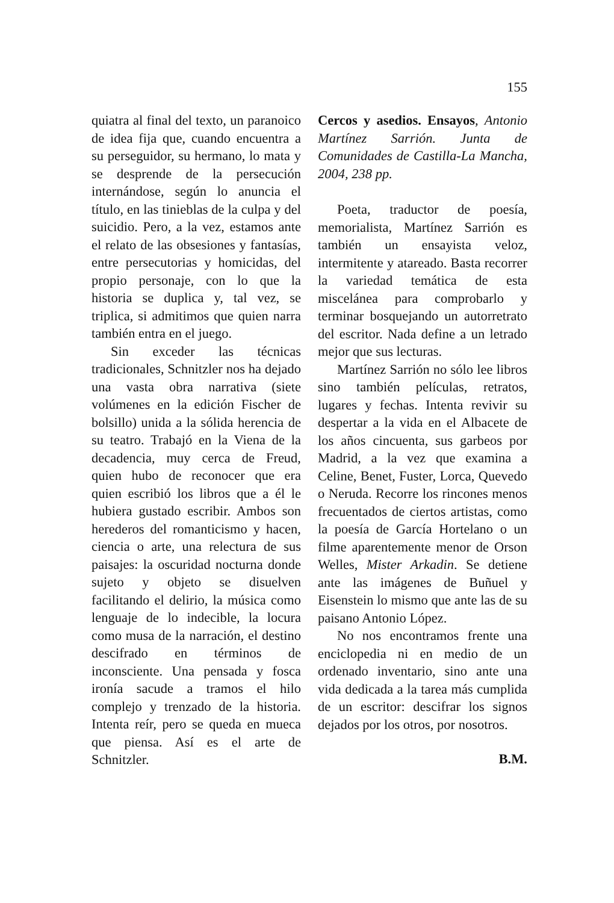155
quiatra al final del texto, un paranoico de idea fija que, cuando encuentra a su perseguidor, su hermano, lo mata y se desprende de la persecución internándose, según lo anuncia el título, en las tinieblas de la culpa y del suicidio. Pero, a la vez, estamos ante el relato de las obsesiones y fantasías, entre persecutorias y homicidas, del propio personaje, con lo que la historia se duplica y, tal vez, se triplica, si admitimos que quien narra también entra en el juego.
Sin exceder las técnicas tradicionales, Schnitzler nos ha dejado una vasta obra narrativa (siete volúmenes en la edición Fischer de bolsillo) unida a la sólida herencia de su teatro. Trabajó en la Viena de la decadencia, muy cerca de Freud, quien hubo de reconocer que era quien escribió los libros que a él le hubiera gustado escribir. Ambos son herederos del romanticismo y hacen, ciencia o arte, una relectura de sus paisajes: la oscuridad nocturna donde sujeto y objeto se disuelven facilitando el delirio, la música como lenguaje de lo indecible, la locura como musa de la narración, el destino descifrado en términos de inconsciente. Una pensada y fosca ironía sacude a tramos el hilo complejo y trenzado de la historia. Intenta reír, pero se queda en mueca que piensa. Así es el arte de Schnitzler.
Cercos y asedios. Ensayos, Antonio Martínez Sarrión. Junta de Comunidades de Castilla-La Mancha, 2004, 238 pp.
Poeta, traductor de poesía, memorialista, Martínez Sarrión es también un ensayista veloz, intermitente y atareado. Basta recorrer la variedad temática de esta miscelánea para comprobarlo y terminar bosquejando un autorretrato del escritor. Nada define a un letrado mejor que sus lecturas.
Martínez Sarrión no sólo lee libros sino también películas, retratos, lugares y fechas. Intenta revivir su despertar a la vida en el Albacete de los años cincuenta, sus garbeos por Madrid, a la vez que examina a Celine, Benet, Fuster, Lorca, Quevedo o Neruda. Recorre los rincones menos frecuentados de ciertos artistas, como la poesía de García Hortelano o un filme aparentemente menor de Orson Welles, Mister Arkadin. Se detiene ante las imágenes de Buñuel y Eisenstein lo mismo que ante las de su paisano Antonio López.
No nos encontramos frente una enciclopedia ni en medio de un ordenado inventario, sino ante una vida dedicada a la tarea más cumplida de un escritor: descifrar los signos dejados por los otros, por nosotros.
B.M.